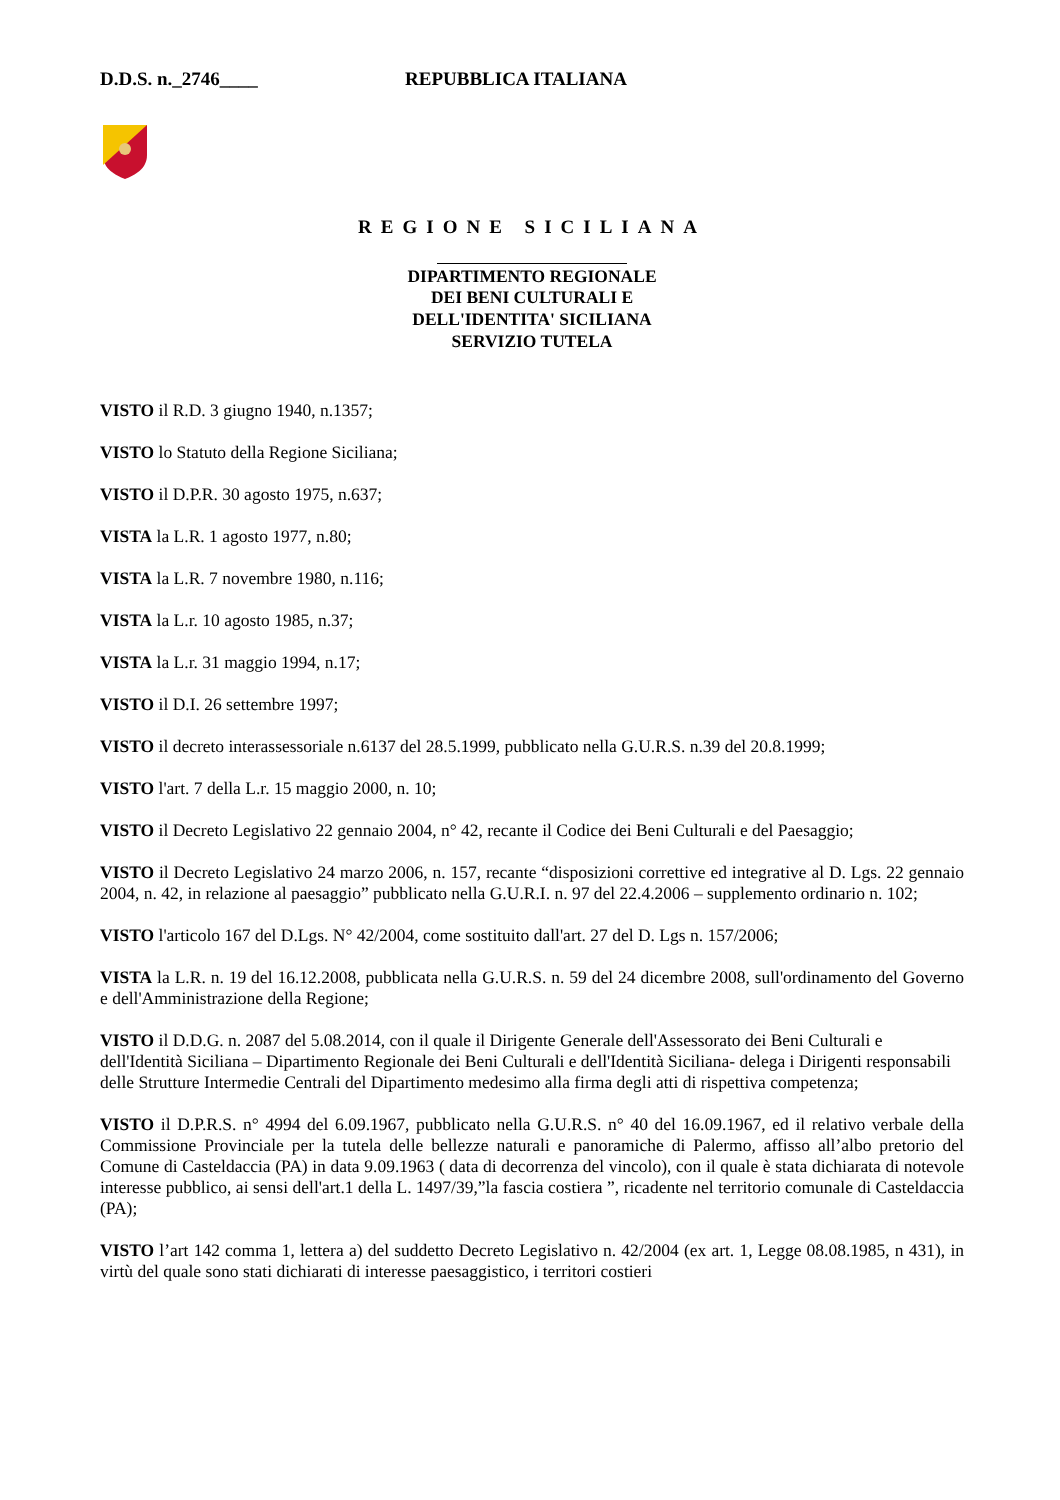D.D.S. n._2746____ REPUBBLICA ITALIANA
REGIONE SICILIANA
DIPARTIMENTO REGIONALE
DEI BENI CULTURALI E
DELL'IDENTITA' SICILIANA
SERVIZIO TUTELA
VISTO il R.D. 3 giugno 1940, n.1357;
VISTO lo Statuto della Regione Siciliana;
VISTO il D.P.R. 30 agosto 1975, n.637;
VISTA la L.R. 1 agosto 1977, n.80;
VISTA la L.R. 7 novembre 1980, n.116;
VISTA la L.r. 10 agosto 1985, n.37;
VISTA la L.r. 31 maggio 1994, n.17;
VISTO il D.I. 26 settembre 1997;
VISTO il decreto interassessoriale n.6137 del 28.5.1999, pubblicato nella G.U.R.S. n.39 del 20.8.1999;
VISTO l'art. 7 della L.r. 15 maggio 2000, n. 10;
VISTO il Decreto Legislativo 22 gennaio 2004, n° 42, recante il Codice dei Beni Culturali e del Paesaggio;
VISTO il Decreto Legislativo 24 marzo 2006, n. 157, recante “disposizioni correttive ed integrative al D. Lgs. 22 gennaio 2004, n. 42, in relazione al paesaggio” pubblicato nella G.U.R.I. n. 97 del 22.4.2006 – supplemento ordinario n. 102;
VISTO l'articolo 167 del D.Lgs. N° 42/2004, come sostituito dall'art. 27 del D. Lgs n. 157/2006;
VISTA la L.R. n. 19 del 16.12.2008, pubblicata nella G.U.R.S. n. 59 del 24 dicembre 2008, sull'ordinamento del Governo e dell'Amministrazione della Regione;
VISTO il D.D.G. n. 2087 del 5.08.2014, con il quale il Dirigente Generale dell'Assessorato dei Beni Culturali e dell'Identità Siciliana – Dipartimento Regionale dei Beni Culturali e dell'Identità Siciliana- delega i Dirigenti responsabili delle Strutture Intermedie Centrali del Dipartimento medesimo alla firma degli atti di rispettiva competenza;
VISTO il D.P.R.S. n° 4994 del 6.09.1967, pubblicato nella G.U.R.S. n° 40 del 16.09.1967, ed il relativo verbale della Commissione Provinciale per la tutela delle bellezze naturali e panoramiche di Palermo, affisso all’albo pretorio del Comune di Casteldaccia (PA) in data 9.09.1963 ( data di decorrenza del vincolo), con il quale è stata dichiarata di notevole interesse pubblico, ai sensi dell'art.1 della L. 1497/39,”la fascia costiera ”, ricadente nel territorio comunale di Casteldaccia (PA);
VISTO l’art 142 comma 1, lettera a) del suddetto Decreto Legislativo n. 42/2004 (ex art. 1, Legge 08.08.1985, n 431), in virtù del quale sono stati dichiarati di interesse paesaggistico, i territori costieri